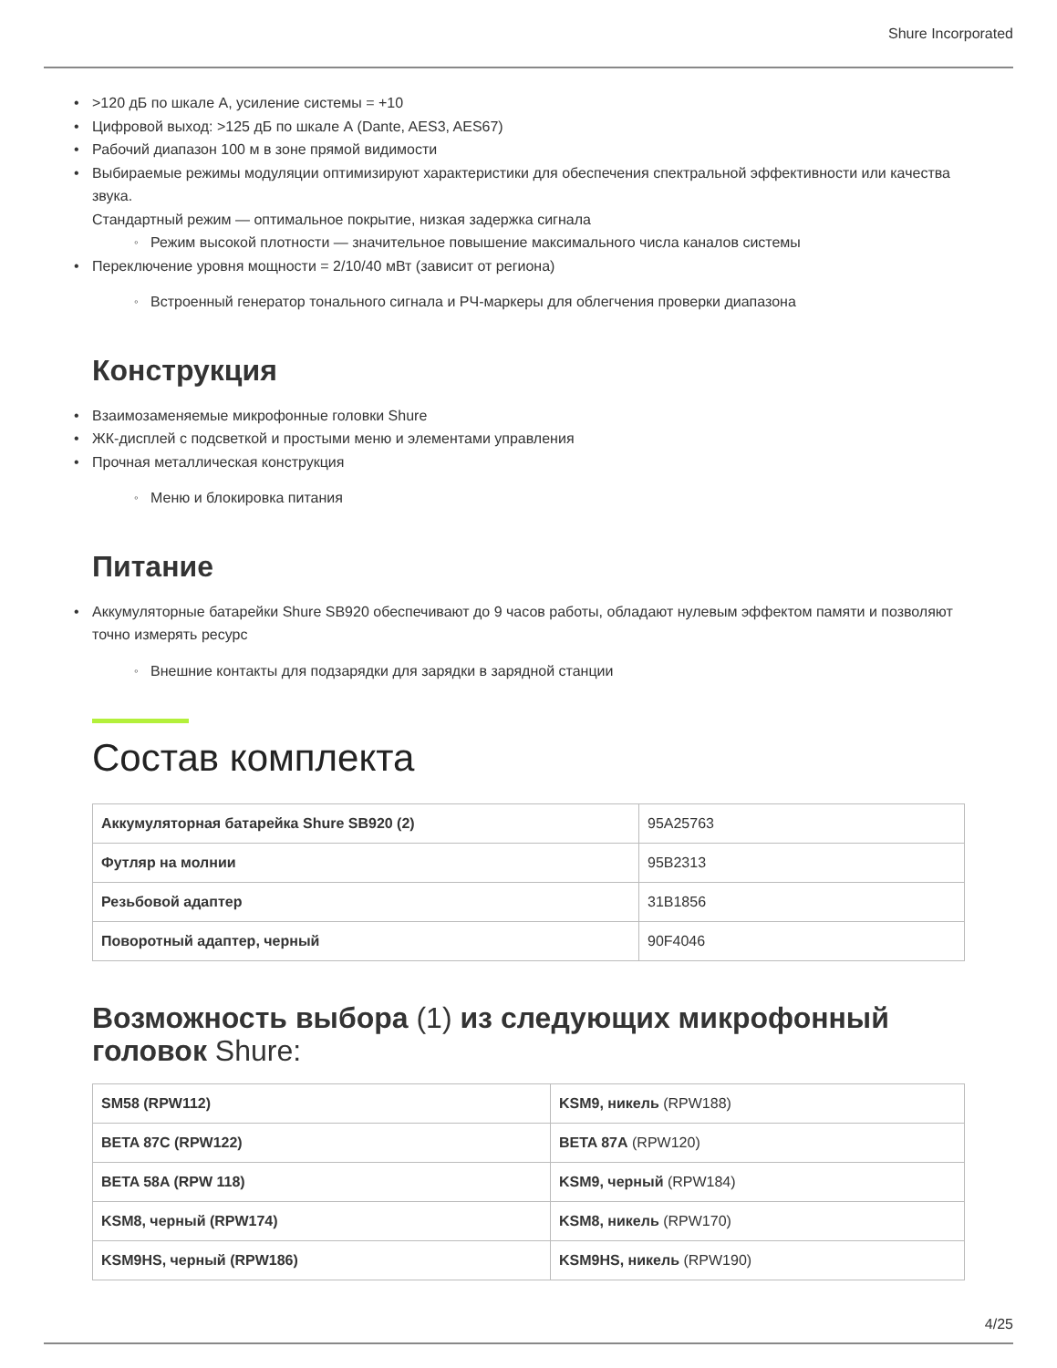Shure Incorporated
>120 дБ по шкале А, усиление системы = +10
Цифровой выход: >125 дБ по шкале А (Dante, AES3, AES67)
Рабочий диапазон 100 м в зоне прямой видимости
Выбираемые режимы модуляции оптимизируют характеристики для обеспечения спектральной эффективности или качества звука.
Стандартный режим — оптимальное покрытие, низкая задержка сигнала
Режим высокой плотности — значительное повышение максимального числа каналов системы
Переключение уровня мощности = 2/10/40 мВт (зависит от региона)
Встроенный генератор тонального сигнала и РЧ-маркеры для облегчения проверки диапазона
Конструкция
Взаимозаменяемые микрофонные головки Shure
ЖК-дисплей с подсветкой и простыми меню и элементами управления
Прочная металлическая конструкция
Меню и блокировка питания
Питание
Аккумуляторные батарейки Shure SB920 обеспечивают до 9 часов работы, обладают нулевым эффектом памяти и позволяют точно измерять ресурс
Внешние контакты для подзарядки для зарядки в зарядной станции
Состав комплекта
| Аккумуляторная батарейка Shure SB920 (2) | 95A25763 |
| Футляр на молнии | 95B2313 |
| Резьбовой адаптер | 31B1856 |
| Поворотный адаптер, черный | 90F4046 |
Возможность выбора (1) из следующих микрофонный головок Shure:
| SM58 (RPW112) | KSM9, никель (RPW188) |
| BETA 87C (RPW122) | BETA 87A (RPW120) |
| BETA 58A (RPW 118) | KSM9, черный (RPW184) |
| KSM8, черный (RPW174) | KSM8, никель (RPW170) |
| KSM9HS, черный (RPW186) | KSM9HS, никель (RPW190) |
4/25